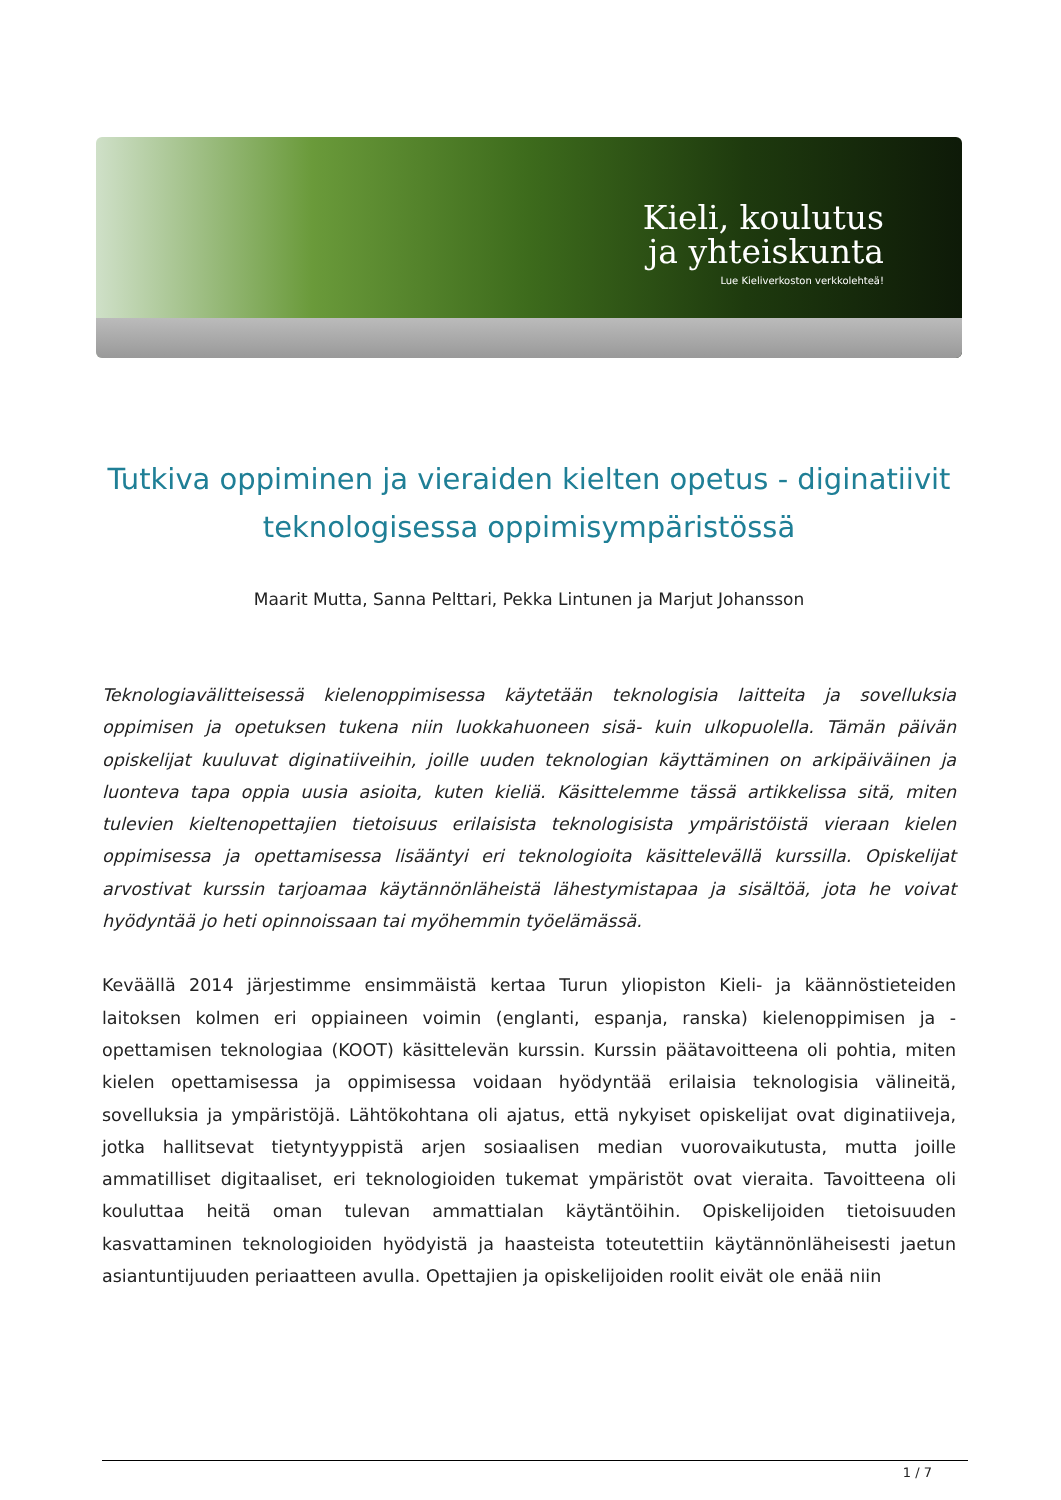Kieli, koulutus
ja yhteiskunta
Lue Kieliverkoston verkkolehteä!
Tutkiva oppiminen ja vieraiden kielten opetus - diginatiivit teknologisessa oppimisympäristössä
Maarit Mutta, Sanna Pelttari, Pekka Lintunen ja Marjut Johansson
Teknologiavälitteisessä kielenoppimisessa käytetään teknologisia laitteita ja sovelluksia oppimisen ja opetuksen tukena niin luokkahuoneen sisä- kuin ulkopuolella. Tämän päivän opiskelijat kuuluvat diginatiiveihin, joille uuden teknologian käyttäminen on arkipäiväinen ja luonteva tapa oppia uusia asioita, kuten kieliä. Käsittelemme tässä artikkelissa sitä, miten tulevien kieltenopettajien tietoisuus erilaisista teknologisista ympäristöistä vieraan kielen oppimisessa ja opettamisessa lisääntyi eri teknologioita käsittelevällä kurssilla. Opiskelijat arvostivat kurssin tarjoamaa käytännönläheistä lähestymistapaa ja sisältöä, jota he voivat hyödyntää jo heti opinnoissaan tai myöhemmin työelämässä.
Keväällä 2014 järjestimme ensimmäistä kertaa Turun yliopiston Kieli- ja käännöstieteiden laitoksen kolmen eri oppiaineen voimin (englanti, espanja, ranska) kielenoppimisen ja -opettamisen teknologiaa (KOOT) käsittelevän kurssin. Kurssin päätavoitteena oli pohtia, miten kielen opettamisessa ja oppimisessa voidaan hyödyntää erilaisia teknologisia välineitä, sovelluksia ja ympäristöjä. Lähtökohtana oli ajatus, että nykyiset opiskelijat ovat diginatiiveja, jotka hallitsevat tietyntyyppistä arjen sosiaalisen median vuorovaikutusta, mutta joille ammatilliset digitaaliset, eri teknologioiden tukemat ympäristöt ovat vieraita. Tavoitteena oli kouluttaa heitä oman tulevan ammattialan käytäntöihin. Opiskelijoiden tietoisuuden kasvattaminen teknologioiden hyödyistä ja haasteista toteutettiin käytännönläheisesti jaetun asiantuntijuuden periaatteen avulla. Opettajien ja opiskelijoiden roolit eivät ole enää niin
1 / 7